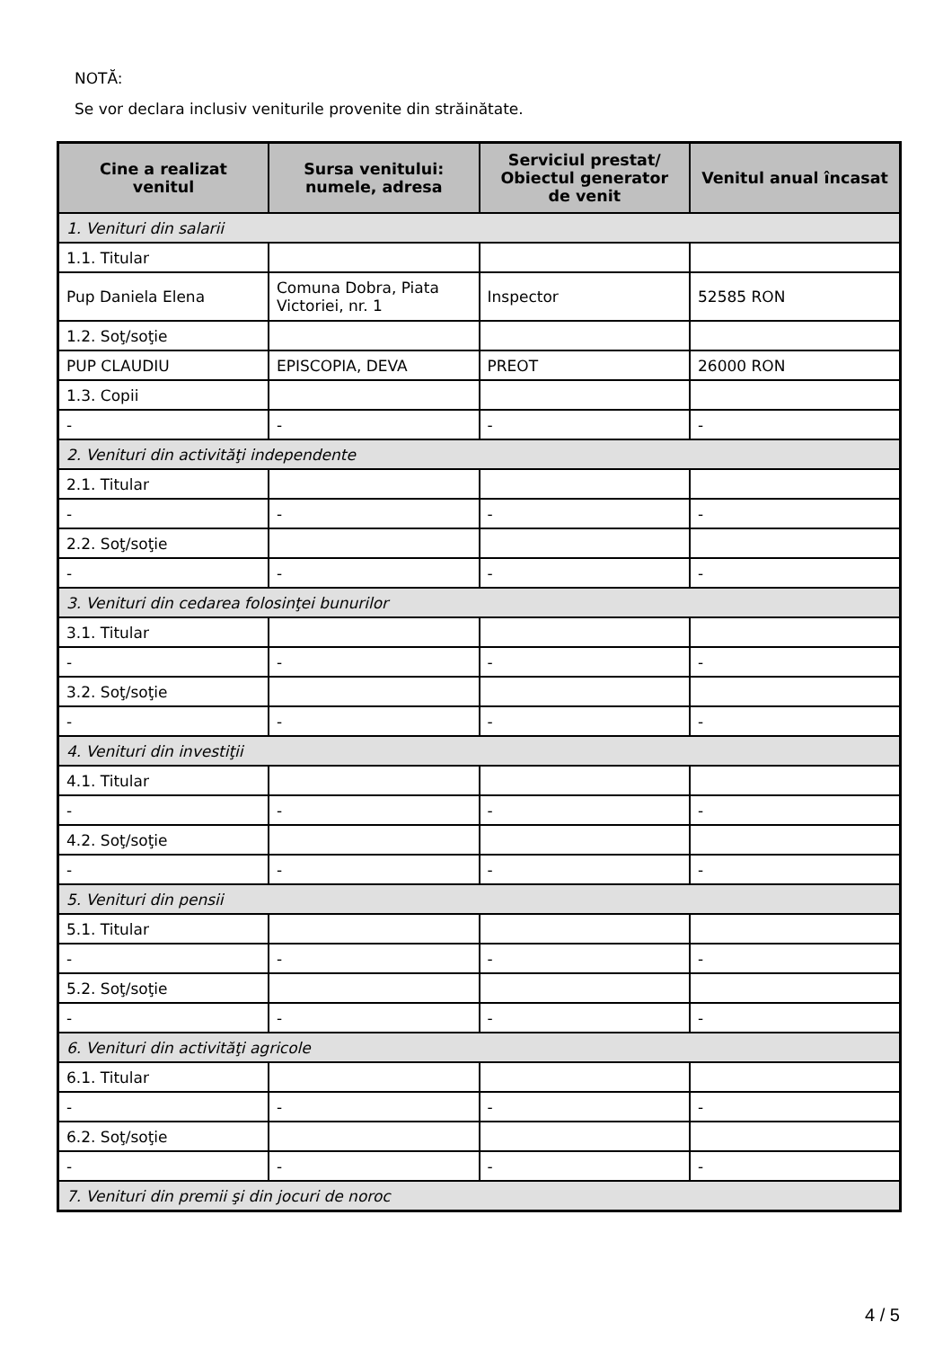NOTĂ:
Se vor declara inclusiv veniturile provenite din străinătate.
| Cine a realizat venitul | Sursa venitului: numele, adresa | Serviciul prestat/ Obiectul generator de venit | Venitul anual încasat |
| --- | --- | --- | --- |
| 1. Venituri din salarii | | | |
| 1.1. Titular | | | |
| Pup Daniela Elena | Comuna Dobra, Piata Victoriei, nr. 1 | Inspector | 52585 RON |
| 1.2. Soţ/soţie | | | |
| PUP CLAUDIU | EPISCOPIA, DEVA | PREOT | 26000 RON |
| 1.3. Copii | | | |
| - | - | - | - |
| 2. Venituri din activităţi independente | | | |
| 2.1. Titular | | | |
| - | - | - | - |
| 2.2. Soţ/soţie | | | |
| - | - | - | - |
| 3. Venituri din cedarea folosinţei bunurilor | | | |
| 3.1. Titular | | | |
| - | - | - | - |
| 3.2. Soţ/soţie | | | |
| - | - | - | - |
| 4. Venituri din investiţii | | | |
| 4.1. Titular | | | |
| - | - | - | - |
| 4.2. Soţ/soţie | | | |
| - | - | - | - |
| 5. Venituri din pensii | | | |
| 5.1. Titular | | | |
| - | - | - | - |
| 5.2. Soţ/soţie | | | |
| - | - | - | - |
| 6. Venituri din activităţi agricole | | | |
| 6.1. Titular | | | |
| - | - | - | - |
| 6.2. Soţ/soţie | | | |
| - | - | - | - |
| 7. Venituri din premii şi din jocuri de noroc | | | |
4 / 5